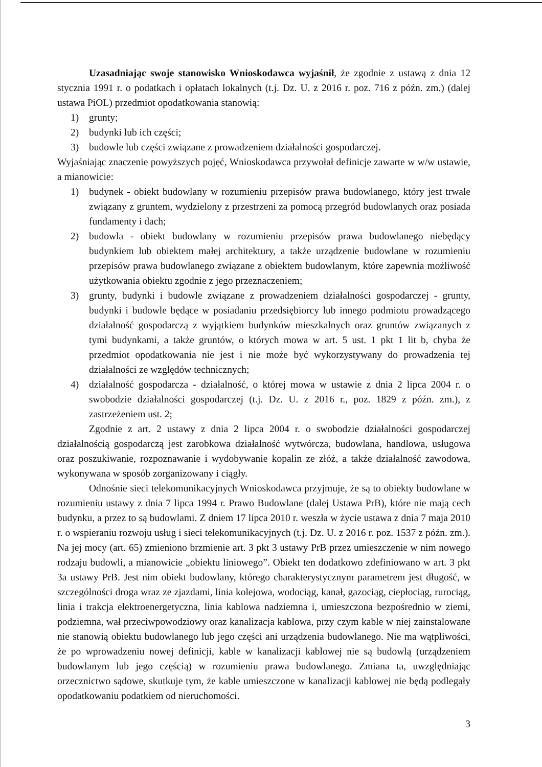Uzasadniając swoje stanowisko Wnioskodawca wyjaśnił, że zgodnie z ustawą z dnia 12 stycznia 1991 r. o podatkach i opłatach lokalnych (t.j. Dz. U. z 2016 r. poz. 716 z późn. zm.) (dalej ustawa PiOL) przedmiot opodatkowania stanowią:
1) grunty;
2) budynki lub ich części;
3) budowle lub części związane z prowadzeniem działalności gospodarczej.
Wyjaśniając znaczenie powyższych pojęć, Wnioskodawca przywołał definicje zawarte w w/w ustawie, a mianowicie:
1) budynek - obiekt budowlany w rozumieniu przepisów prawa budowlanego, który jest trwale związany z gruntem, wydzielony z przestrzeni za pomocą przegród budowlanych oraz posiada fundamenty i dach;
2) budowla - obiekt budowlany w rozumieniu przepisów prawa budowlanego niebędący budynkiem lub obiektem małej architektury, a także urządzenie budowlane w rozumieniu przepisów prawa budowlanego związane z obiektem budowlanym, które zapewnia możliwość użytkowania obiektu zgodnie z jego przeznaczeniem;
3) grunty, budynki i budowle związane z prowadzeniem działalności gospodarczej - grunty, budynki i budowle będące w posiadaniu przedsiębiorcy lub innego podmiotu prowadzącego działalność gospodarczą z wyjątkiem budynków mieszkalnych oraz gruntów związanych z tymi budynkami, a także gruntów, o których mowa w art. 5 ust. 1 pkt 1 lit b, chyba że przedmiot opodatkowania nie jest i nie może być wykorzystywany do prowadzenia tej działalności ze względów technicznych;
4) działalność gospodarcza - działalność, o której mowa w ustawie z dnia 2 lipca 2004 r. o swobodzie działalności gospodarczej (t.j. Dz. U. z 2016 r., poz. 1829 z późn. zm.), z zastrzeżeniem ust. 2;
Zgodnie z art. 2 ustawy z dnia 2 lipca 2004 r. o swobodzie działalności gospodarczej działalnością gospodarczą jest zarobkowa działalność wytwórcza, budowlana, handlowa, usługowa oraz poszukiwanie, rozpoznawanie i wydobywanie kopalin ze złóż, a także działalność zawodowa, wykonywana w sposób zorganizowany i ciągły.
Odnośnie sieci telekomunikacyjnych Wnioskodawca przyjmuje, że są to obiekty budowlane w rozumieniu ustawy z dnia 7 lipca 1994 r. Prawo Budowlane (dalej Ustawa PrB), które nie mają cech budynku, a przez to są budowlami. Z dniem 17 lipca 2010 r. weszła w życie ustawa z dnia 7 maja 2010 r. o wspieraniu rozwoju usług i sieci telekomunikacyjnych (t.j. Dz. U. z 2016 r. poz. 1537 z późn. zm.). Na jej mocy (art. 65) zmieniono brzmienie art. 3 pkt 3 ustawy PrB przez umieszczenie w nim nowego rodzaju budowli, a mianowicie „obiektu liniowego”. Obiekt ten dodatkowo zdefiniowano w art. 3 pkt 3a ustawy PrB. Jest nim obiekt budowlany, którego charakterystycznym parametrem jest długość, w szczególności droga wraz ze zjazdami, linia kolejowa, wodociąg, kanał, gazociąg, ciepłociąg, rurociąg, linia i trakcja elektroenergetyczna, linia kablowa nadziemna i, umieszczona bezpośrednio w ziemi, podziemna, wał przeciwpowodziowy oraz kanalizacja kablowa, przy czym kable w niej zainstalowane nie stanowią obiektu budowlanego lub jego części ani urządzenia budowlanego. Nie ma wątpliwości, że po wprowadzeniu nowej definicji, kable w kanalizacji kablowej nie są budowlą (urządzeniem budowlanym lub jego częścią) w rozumieniu prawa budowlanego. Zmiana ta, uwzględniając orzecznictwo sądowe, skutkuje tym, że kable umieszczone w kanalizacji kablowej nie będą podlegały opodatkowaniu podatkiem od nieruchomości.
3